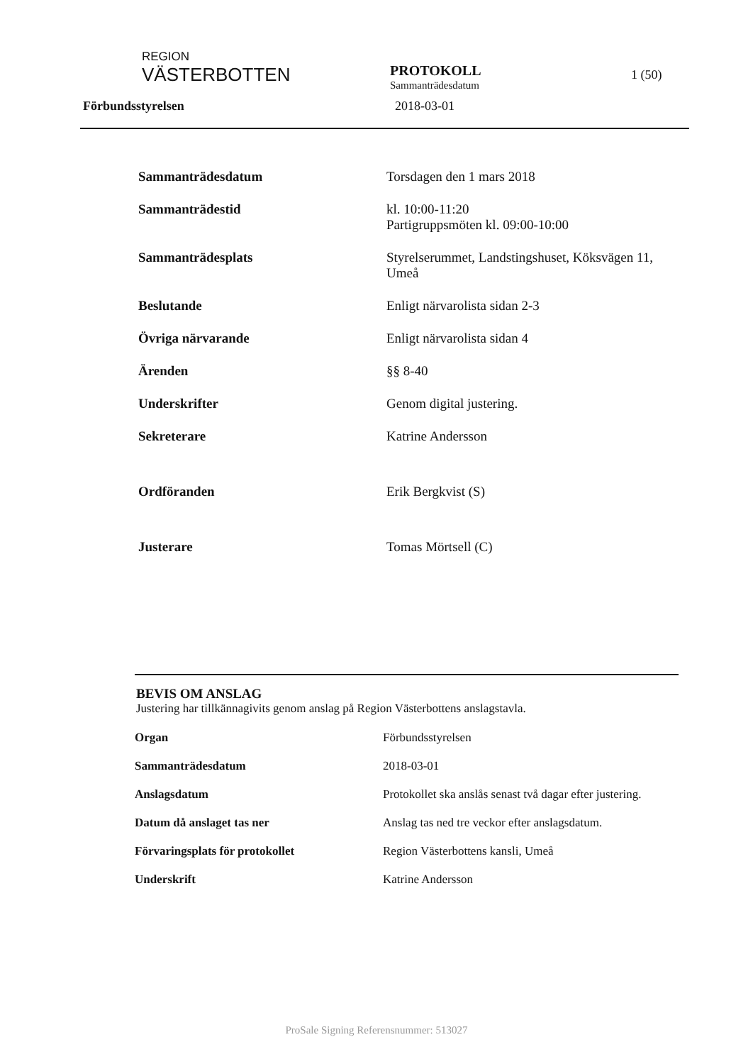REGION
VÄSTERBOTTEN
PROTOKOLL
Sammanträdesdatum
1 (50)
Förbundsstyrelsen 2018-03-01
| Sammanträdesdatum | Torsdagen den 1 mars 2018 |
| Sammanträdestid | kl. 10:00-11:20 Partigruppsmöten kl. 09:00-10:00 |
| Sammanträdesplats | Styrelserummet, Landstingshuset, Köksvägen 11, Umeå |
| Beslutande | Enligt närvarolista sidan 2-3 |
| Övriga närvarande | Enligt närvarolista sidan 4 |
| Ärenden | §§ 8-40 |
| Underskrifter | Genom digital justering. |
| Sekreterare | Katrine Andersson |
| Ordföranden | Erik Bergkvist (S) |
| Justerare | Tomas Mörtsell (C) |
BEVIS OM ANSLAG
Justering har tillkännagivits genom anslag på Region Västerbottens anslagstavla.
| Organ | Förbundsstyrelsen |
| Sammanträdesdatum | 2018-03-01 |
| Anslagsdatum | Protokollet ska anslås senast två dagar efter justering. |
| Datum då anslaget tas ner | Anslag tas ned tre veckor efter anslagsdatum. |
| Förvaringsplats för protokollet | Region Västerbottens kansli, Umeå |
| Underskrift | Katrine Andersson |
ProSale Signing Referensnummer: 513027